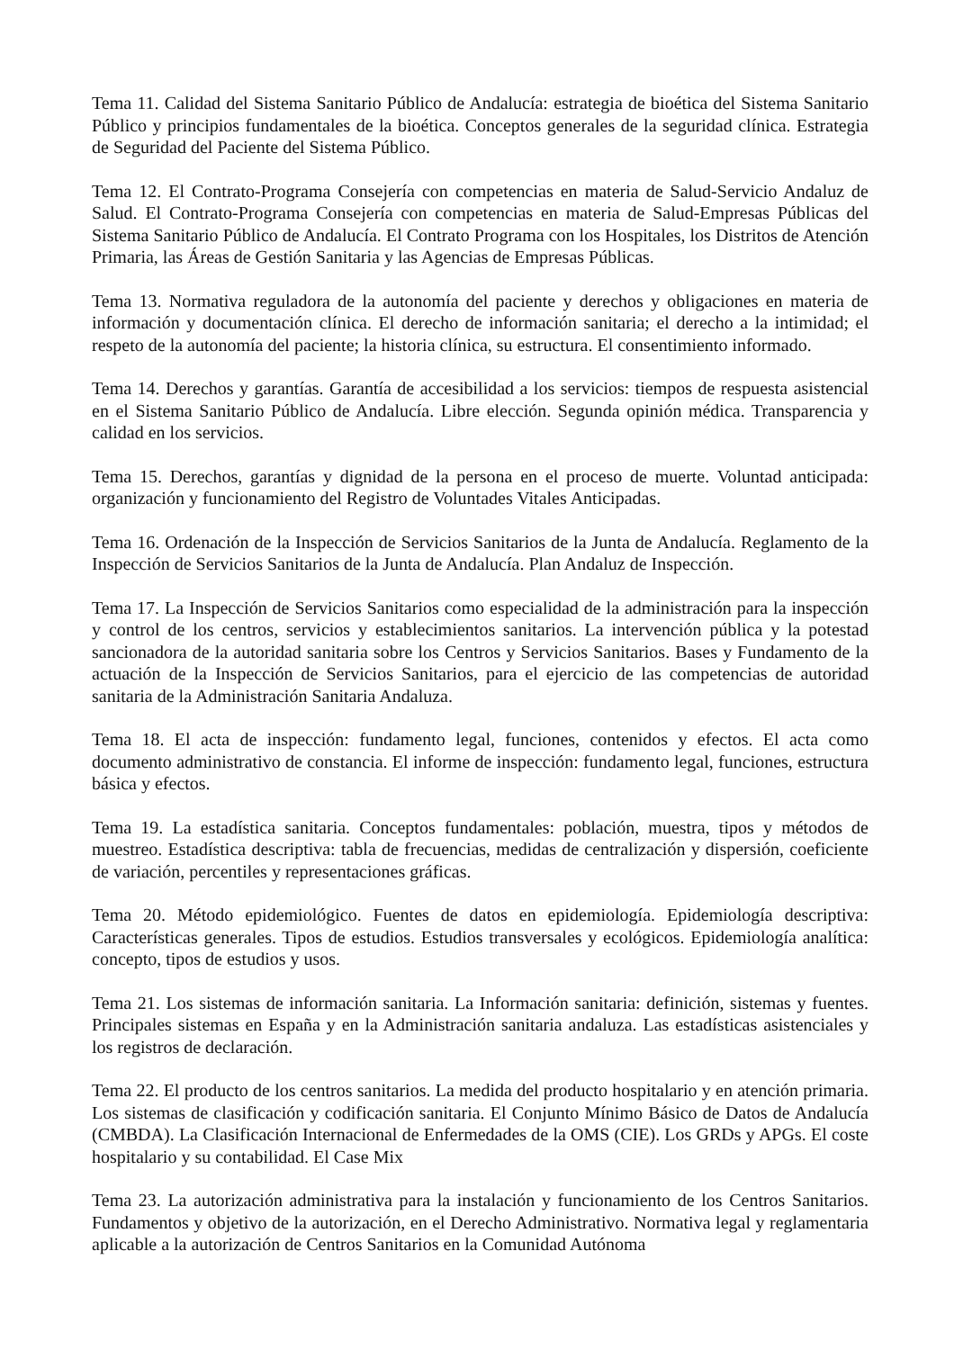Tema 11. Calidad del Sistema Sanitario Público de Andalucía: estrategia de bioética del Sistema Sanitario Público y principios fundamentales de la bioética. Conceptos generales de la seguridad clínica. Estrategia de Seguridad del Paciente del Sistema Público.
Tema 12. El Contrato-Programa Consejería con competencias en materia de Salud-Servicio Andaluz de Salud. El Contrato-Programa Consejería con competencias en materia de Salud-Empresas Públicas del Sistema Sanitario Público de Andalucía. El Contrato Programa con los Hospitales, los Distritos de Atención Primaria, las Áreas de Gestión Sanitaria y las Agencias de Empresas Públicas.
Tema 13. Normativa reguladora de la autonomía del paciente y derechos y obligaciones en materia de información y documentación clínica. El derecho de información sanitaria; el derecho a la intimidad; el respeto de la autonomía del paciente; la historia clínica, su estructura. El consentimiento informado.
Tema 14. Derechos y garantías. Garantía de accesibilidad a los servicios: tiempos de respuesta asistencial en el Sistema Sanitario Público de Andalucía. Libre elección. Segunda opinión médica. Transparencia y calidad en los servicios.
Tema 15. Derechos, garantías y dignidad de la persona en el proceso de muerte. Voluntad anticipada: organización y funcionamiento del Registro de Voluntades Vitales Anticipadas.
Tema 16. Ordenación de la Inspección de Servicios Sanitarios de la Junta de Andalucía. Reglamento de la Inspección de Servicios Sanitarios de la Junta de Andalucía. Plan Andaluz de Inspección.
Tema 17. La Inspección de Servicios Sanitarios como especialidad de la administración para la inspección y control de los centros, servicios y establecimientos sanitarios. La intervención pública y la potestad sancionadora de la autoridad sanitaria sobre los Centros y Servicios Sanitarios. Bases y Fundamento de la actuación de la Inspección de Servicios Sanitarios, para el ejercicio de las competencias de autoridad sanitaria de la Administración Sanitaria Andaluza.
Tema 18. El acta de inspección: fundamento legal, funciones, contenidos y efectos. El acta como documento administrativo de constancia. El informe de inspección: fundamento legal, funciones, estructura básica y efectos.
Tema 19. La estadística sanitaria. Conceptos fundamentales: población, muestra, tipos y métodos de muestreo. Estadística descriptiva: tabla de frecuencias, medidas de centralización y dispersión, coeficiente de variación, percentiles y representaciones gráficas.
Tema 20. Método epidemiológico. Fuentes de datos en epidemiología. Epidemiología descriptiva: Características generales. Tipos de estudios. Estudios transversales y ecológicos. Epidemiología analítica: concepto, tipos de estudios y usos.
Tema 21. Los sistemas de información sanitaria. La Información sanitaria: definición, sistemas y fuentes. Principales sistemas en España y en la Administración sanitaria andaluza. Las estadísticas asistenciales y los registros de declaración.
Tema 22. El producto de los centros sanitarios. La medida del producto hospitalario y en atención primaria. Los sistemas de clasificación y codificación sanitaria. El Conjunto Mínimo Básico de Datos de Andalucía (CMBDA). La Clasificación Internacional de Enfermedades de la OMS (CIE). Los GRDs y APGs. El coste hospitalario y su contabilidad. El Case Mix
Tema 23. La autorización administrativa para la instalación y funcionamiento de los Centros Sanitarios. Fundamentos y objetivo de la autorización, en el Derecho Administrativo. Normativa legal y reglamentaria aplicable a la autorización de Centros Sanitarios en la Comunidad Autónoma